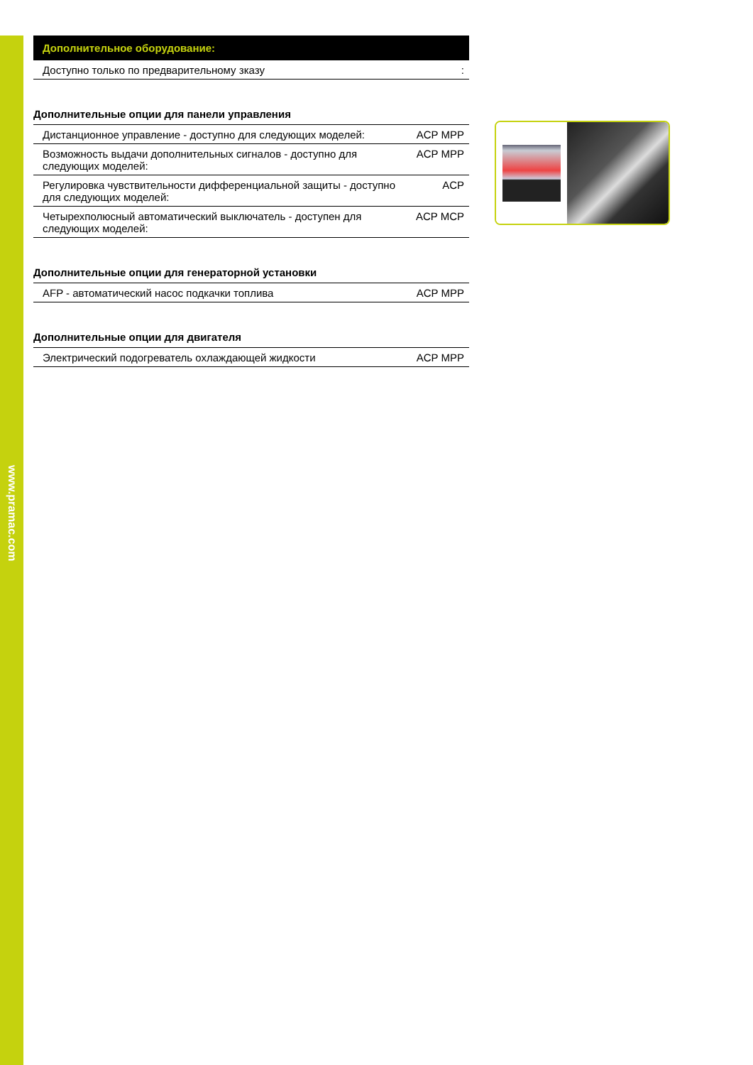www.pramac.com
| Дополнительное оборудование: | |
| --- | --- |
| Доступно только по предварительному зказу | : |
Дополнительные опции для панели управления
| Дистанционное управление - доступно для следующих моделей: | ACP MPP |
| Возможность выдачи дополнительных сигналов - доступно для следующих моделей: | ACP MPP |
| Регулировка чувствительности дифференциальной защиты - доступно для следующих моделей: | ACP |
| Четырехполюсный автоматический выключатель - доступен для следующих моделей: | ACP MCP |
Дополнительные опции для генераторной установки
| AFP - автоматический насос подкачки топлива | ACP MPP |
Дополнительные опции для двигателя
| Электрический подогреватель охлаждающей жидкости | ACP MPP |